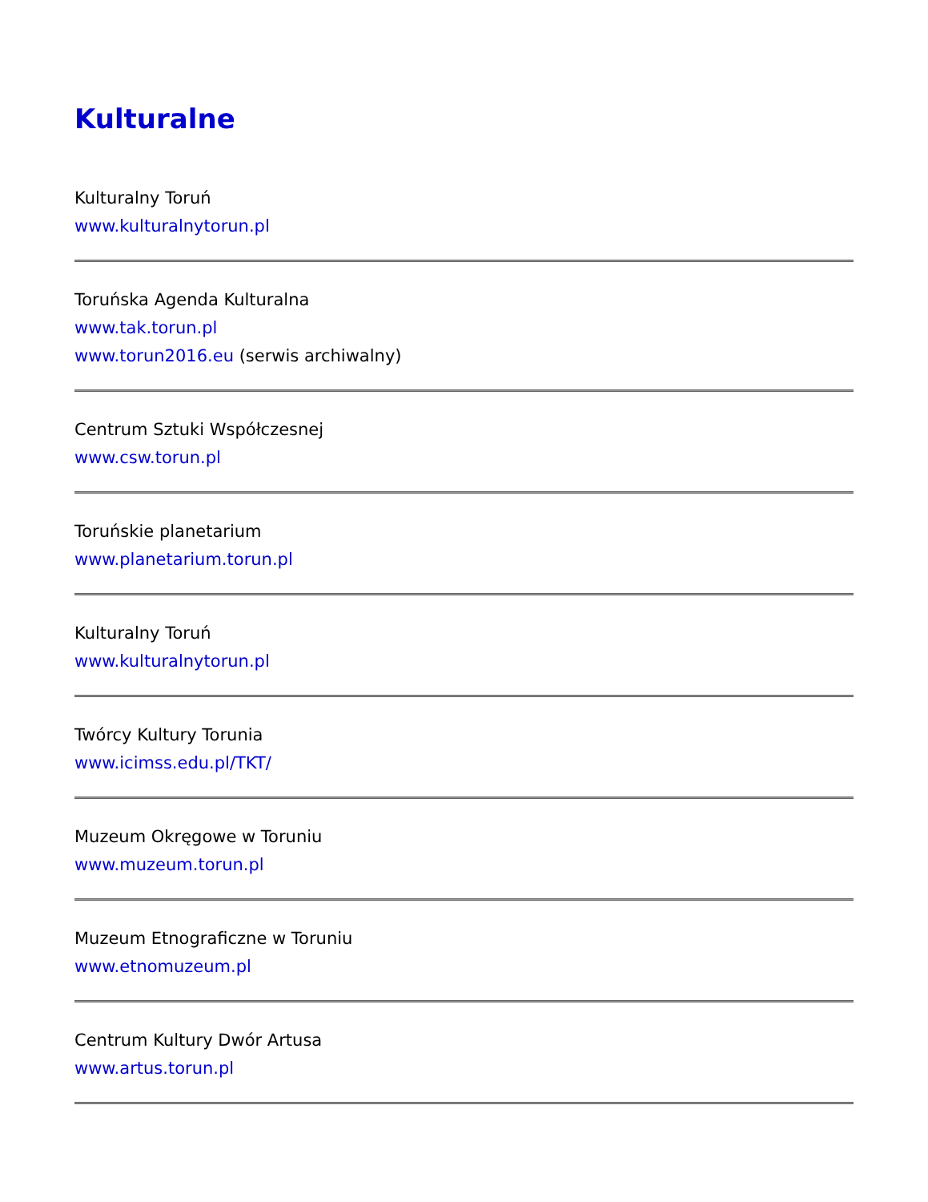Kulturalne
Kulturalny Toruń
www.kulturalnytorun.pl
Toruńska Agenda Kulturalna
www.tak.torun.pl
www.torun2016.eu (serwis archiwalny)
Centrum Sztuki Współczesnej
www.csw.torun.pl
Toruńskie planetarium
www.planetarium.torun.pl
Kulturalny Toruń
www.kulturalnytorun.pl
Twórcy Kultury Torunia
www.icimss.edu.pl/TKT/
Muzeum Okręgowe w Toruniu
www.muzeum.torun.pl
Muzeum Etnograficzne w Toruniu
www.etnomuzeum.pl
Centrum Kultury Dwór Artusa
www.artus.torun.pl